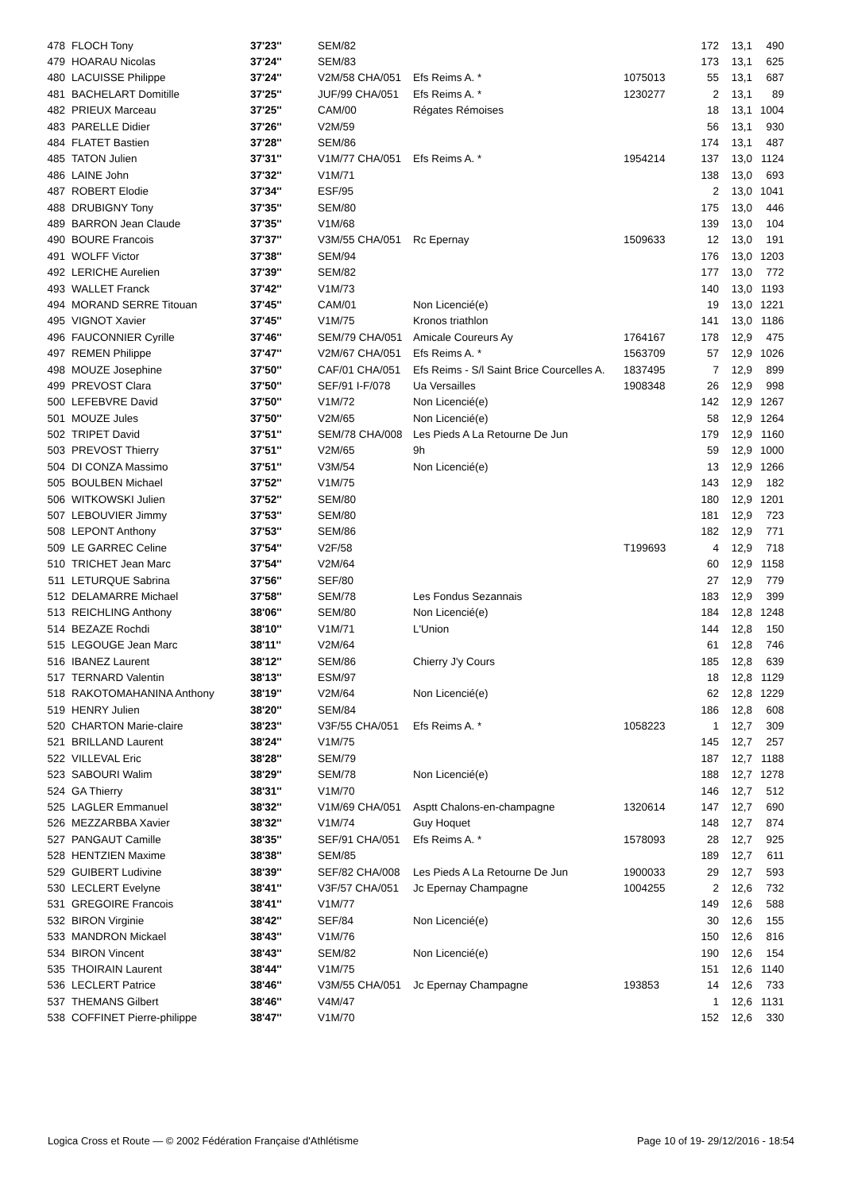| 478 | FLOCH Tony | 37'23'' | SEM/82 | | | 172 | 13,1 | 490 |
| 479 | HOARAU Nicolas | 37'24'' | SEM/83 | | | 173 | 13,1 | 625 |
| 480 | LACUISSE Philippe | 37'24'' | V2M/58 CHA/051 | Efs Reims A. * | 1075013 | 55 | 13,1 | 687 |
| 481 | BACHELART Domitille | 37'25'' | JUF/99 CHA/051 | Efs Reims A. * | 1230277 | 2 | 13,1 | 89 |
| 482 | PRIEUX Marceau | 37'25'' | CAM/00 | Régates Rémoises | | 18 | 13,1 | 1004 |
| 483 | PARELLE Didier | 37'26'' | V2M/59 | | | 56 | 13,1 | 930 |
| 484 | FLATET Bastien | 37'28'' | SEM/86 | | | 174 | 13,1 | 487 |
| 485 | TATON Julien | 37'31'' | V1M/77 CHA/051 | Efs Reims A. * | 1954214 | 137 | 13,0 | 1124 |
| 486 | LAINE John | 37'32'' | V1M/71 | | | 138 | 13,0 | 693 |
| 487 | ROBERT Elodie | 37'34'' | ESF/95 | | | 2 | 13,0 | 1041 |
| 488 | DRUBIGNY Tony | 37'35'' | SEM/80 | | | 175 | 13,0 | 446 |
| 489 | BARRON Jean Claude | 37'35'' | V1M/68 | | | 139 | 13,0 | 104 |
| 490 | BOURE Francois | 37'37'' | V3M/55 CHA/051 | Rc Epernay | 1509633 | 12 | 13,0 | 191 |
| 491 | WOLFF Victor | 37'38'' | SEM/94 | | | 176 | 13,0 | 1203 |
| 492 | LERICHE Aurelien | 37'39'' | SEM/82 | | | 177 | 13,0 | 772 |
| 493 | WALLET Franck | 37'42'' | V1M/73 | | | 140 | 13,0 | 1193 |
| 494 | MORAND SERRE Titouan | 37'45'' | CAM/01 | Non Licencié(e) | | 19 | 13,0 | 1221 |
| 495 | VIGNOT Xavier | 37'45'' | V1M/75 | Kronos triathlon | | 141 | 13,0 | 1186 |
| 496 | FAUCONNIER Cyrille | 37'46'' | SEM/79 CHA/051 | Amicale Coureurs Ay | 1764167 | 178 | 12,9 | 475 |
| 497 | REMEN Philippe | 37'47'' | V2M/67 CHA/051 | Efs Reims A. * | 1563709 | 57 | 12,9 | 1026 |
| 498 | MOUZE Josephine | 37'50'' | CAF/01 CHA/051 | Efs Reims - S/l Saint Brice Courcelles A. | 1837495 | 7 | 12,9 | 899 |
| 499 | PREVOST Clara | 37'50'' | SEF/91 I-F/078 | Ua Versailles | 1908348 | 26 | 12,9 | 998 |
| 500 | LEFEBVRE David | 37'50'' | V1M/72 | Non Licencié(e) | | 142 | 12,9 | 1267 |
| 501 | MOUZE Jules | 37'50'' | V2M/65 | Non Licencié(e) | | 58 | 12,9 | 1264 |
| 502 | TRIPET David | 37'51'' | SEM/78 CHA/008 | Les Pieds A La Retourne De Jun | | 179 | 12,9 | 1160 |
| 503 | PREVOST Thierry | 37'51'' | V2M/65 | 9h | | 59 | 12,9 | 1000 |
| 504 | DI CONZA Massimo | 37'51'' | V3M/54 | Non Licencié(e) | | 13 | 12,9 | 1266 |
| 505 | BOULBEN Michael | 37'52'' | V1M/75 | | | 143 | 12,9 | 182 |
| 506 | WITKOWSKI Julien | 37'52'' | SEM/80 | | | 180 | 12,9 | 1201 |
| 507 | LEBOUVIER Jimmy | 37'53'' | SEM/80 | | | 181 | 12,9 | 723 |
| 508 | LEPONT Anthony | 37'53'' | SEM/86 | | | 182 | 12,9 | 771 |
| 509 | LE GARREC Celine | 37'54'' | V2F/58 | | T199693 | 4 | 12,9 | 718 |
| 510 | TRICHET Jean Marc | 37'54'' | V2M/64 | | | 60 | 12,9 | 1158 |
| 511 | LETURQUE Sabrina | 37'56'' | SEF/80 | | | 27 | 12,9 | 779 |
| 512 | DELAMARRE Michael | 37'58'' | SEM/78 | Les Fondus Sezannais | | 183 | 12,9 | 399 |
| 513 | REICHLING Anthony | 38'06'' | SEM/80 | Non Licencié(e) | | 184 | 12,8 | 1248 |
| 514 | BEZAZE Rochdi | 38'10'' | V1M/71 | L'Union | | 144 | 12,8 | 150 |
| 515 | LEGOUGE Jean Marc | 38'11'' | V2M/64 | | | 61 | 12,8 | 746 |
| 516 | IBANEZ Laurent | 38'12'' | SEM/86 | Chierry J'y Cours | | 185 | 12,8 | 639 |
| 517 | TERNARD Valentin | 38'13'' | ESM/97 | | | 18 | 12,8 | 1129 |
| 518 | RAKOTOMAHANINA Anthony | 38'19'' | V2M/64 | Non Licencié(e) | | 62 | 12,8 | 1229 |
| 519 | HENRY Julien | 38'20'' | SEM/84 | | | 186 | 12,8 | 608 |
| 520 | CHARTON Marie-claire | 38'23'' | V3F/55 CHA/051 | Efs Reims A. * | 1058223 | 1 | 12,7 | 309 |
| 521 | BRILLAND Laurent | 38'24'' | V1M/75 | | | 145 | 12,7 | 257 |
| 522 | VILLEVAL Eric | 38'28'' | SEM/79 | | | 187 | 12,7 | 1188 |
| 523 | SABOURI Walim | 38'29'' | SEM/78 | Non Licencié(e) | | 188 | 12,7 | 1278 |
| 524 | GA Thierry | 38'31'' | V1M/70 | | | 146 | 12,7 | 512 |
| 525 | LAGLER Emmanuel | 38'32'' | V1M/69 CHA/051 | Asptt Chalons-en-champagne | 1320614 | 147 | 12,7 | 690 |
| 526 | MEZZARBBA Xavier | 38'32'' | V1M/74 | Guy Hoquet | | 148 | 12,7 | 874 |
| 527 | PANGAUT Camille | 38'35'' | SEF/91 CHA/051 | Efs Reims A. * | 1578093 | 28 | 12,7 | 925 |
| 528 | HENTZIEN Maxime | 38'38'' | SEM/85 | | | 189 | 12,7 | 611 |
| 529 | GUIBERT Ludivine | 38'39'' | SEF/82 CHA/008 | Les Pieds A La Retourne De Jun | 1900033 | 29 | 12,7 | 593 |
| 530 | LECLERT Evelyne | 38'41'' | V3F/57 CHA/051 | Jc Epernay Champagne | 1004255 | 2 | 12,6 | 732 |
| 531 | GREGOIRE Francois | 38'41'' | V1M/77 | | | 149 | 12,6 | 588 |
| 532 | BIRON Virginie | 38'42'' | SEF/84 | Non Licencié(e) | | 30 | 12,6 | 155 |
| 533 | MANDRON Mickael | 38'43'' | V1M/76 | | | 150 | 12,6 | 816 |
| 534 | BIRON Vincent | 38'43'' | SEM/82 | Non Licencié(e) | | 190 | 12,6 | 154 |
| 535 | THOIRAIN Laurent | 38'44'' | V1M/75 | | | 151 | 12,6 | 1140 |
| 536 | LECLERT Patrice | 38'46'' | V3M/55 CHA/051 | Jc Epernay Champagne | 193853 | 14 | 12,6 | 733 |
| 537 | THEMANS Gilbert | 38'46'' | V4M/47 | | | 1 | 12,6 | 1131 |
| 538 | COFFINET Pierre-philippe | 38'47'' | V1M/70 | | | 152 | 12,6 | 330 |
Logica Cross et Route — © 2002 Fédération Française d'Athlétisme Page 10 of 19- 29/12/2016 - 18:54